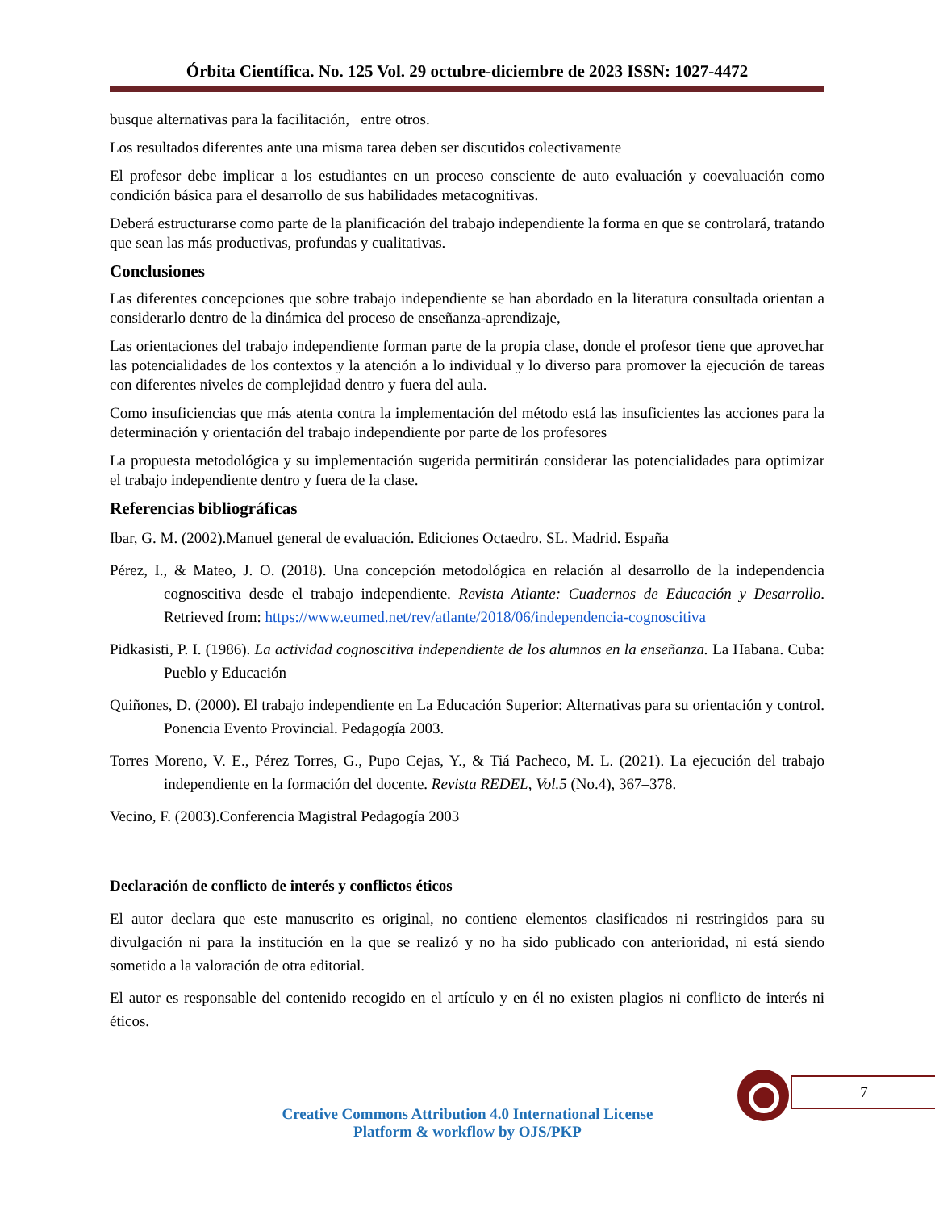Órbita Científica. No. 125 Vol. 29 octubre-diciembre de 2023 ISSN: 1027-4472
busque alternativas para la facilitación, entre otros.
Los resultados diferentes ante una misma tarea deben ser discutidos colectivamente
El profesor debe implicar a los estudiantes en un proceso consciente de auto evaluación y coevaluación como condición básica para el desarrollo de sus habilidades metacognitivas.
Deberá estructurarse como parte de la planificación del trabajo independiente la forma en que se controlará, tratando que sean las más productivas, profundas y cualitativas.
Conclusiones
Las diferentes concepciones que sobre trabajo independiente se han abordado en la literatura consultada orientan a considerarlo dentro de la dinámica del proceso de enseñanza-aprendizaje,
Las orientaciones del trabajo independiente forman parte de la propia clase, donde el profesor tiene que aprovechar las potencialidades de los contextos y la atención a lo individual y lo diverso para promover la ejecución de tareas con diferentes niveles de complejidad dentro y fuera del aula.
Como insuficiencias que más atenta contra la implementación del método está las insuficientes las acciones para la determinación y orientación del trabajo independiente por parte de los profesores
La propuesta metodológica y su implementación sugerida permitirán considerar las potencialidades para optimizar el trabajo independiente dentro y fuera de la clase.
Referencias bibliográficas
Ibar, G. M. (2002).Manuel general de evaluación. Ediciones Octaedro. SL. Madrid. España
Pérez, I., & Mateo, J. O. (2018). Una concepción metodológica en relación al desarrollo de la independencia cognoscitiva desde el trabajo independiente. Revista Atlante: Cuadernos de Educación y Desarrollo. Retrieved from: https://www.eumed.net/rev/atlante/2018/06/independencia-cognoscitiva
Pidkasisti, P. I. (1986). La actividad cognoscitiva independiente de los alumnos en la enseñanza. La Habana. Cuba: Pueblo y Educación
Quiñones, D. (2000). El trabajo independiente en La Educación Superior: Alternativas para su orientación y control. Ponencia Evento Provincial. Pedagogía 2003.
Torres Moreno, V. E., Pérez Torres, G., Pupo Cejas, Y., & Tiá Pacheco, M. L. (2021). La ejecución del trabajo independiente en la formación del docente. Revista REDEL, Vol.5 (No.4), 367–378.
Vecino, F. (2003).Conferencia Magistral Pedagogía 2003
Declaración de conflicto de interés y conflictos éticos
El autor declara que este manuscrito es original, no contiene elementos clasificados ni restringidos para su divulgación ni para la institución en la que se realizó y no ha sido publicado con anterioridad, ni está siendo sometido a la valoración de otra editorial.
El autor es responsable del contenido recogido en el artículo y en él no existen plagios ni conflicto de interés ni éticos.
7
Creative Commons Attribution 4.0 International License
Platform & workflow by OJS/PKP